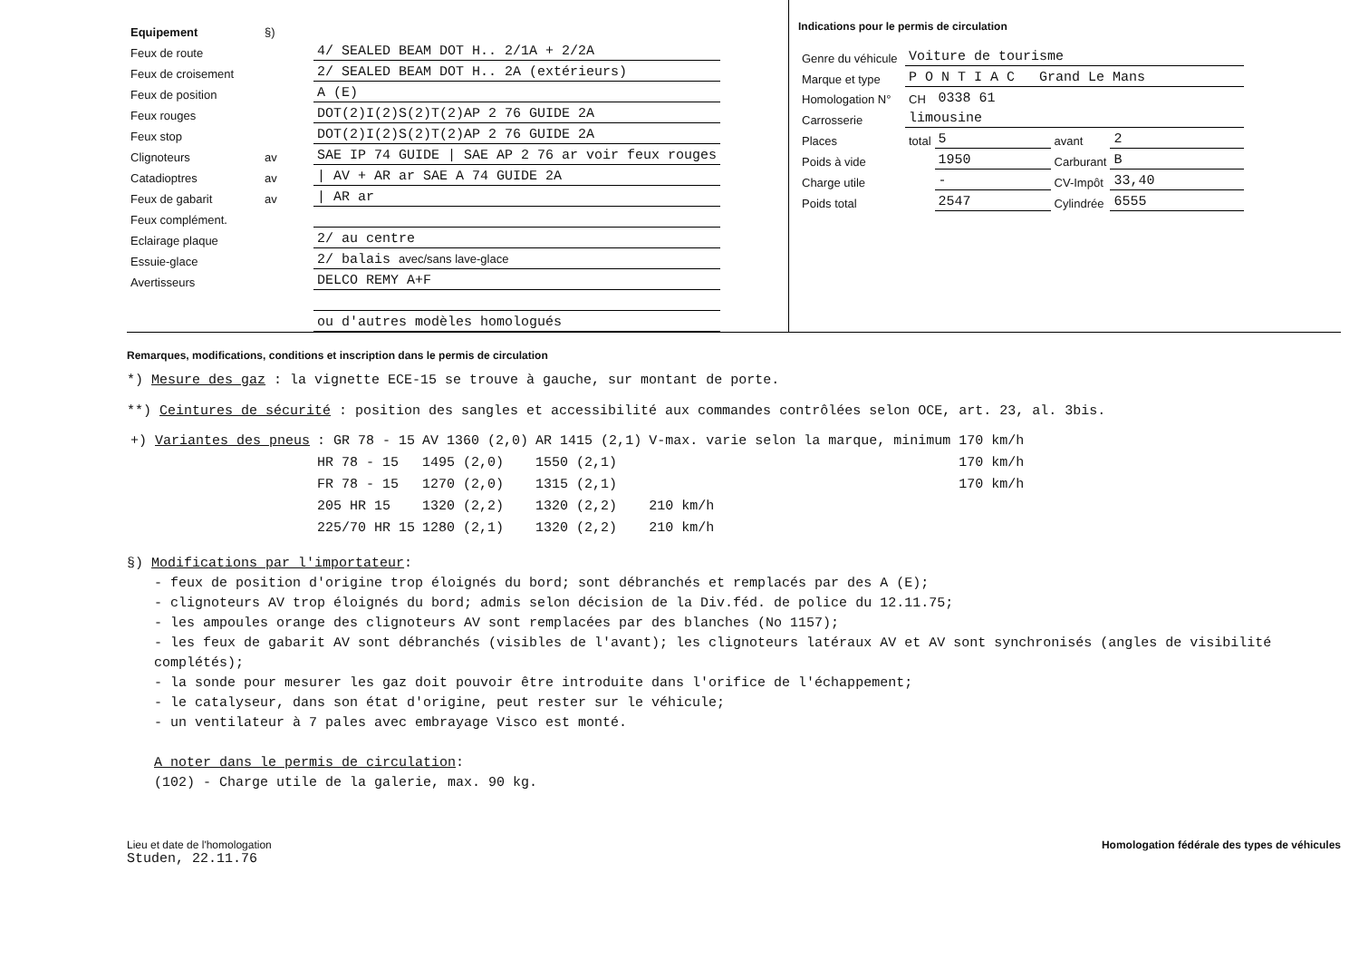| Equipement | §) | |
| Feux de route | | 4/ SEALED BEAM DOT H.. 2/1A + 2/2A |
| Feux de croisement | | 2/ SEALED BEAM DOT H.. 2A (extérieurs) |
| Feux de position | | A (E) |
| Feux rouges | | DOT(2)I(2)S(2)T(2)AP 2 76 GUIDE 2A |
| Feux stop | | DOT(2)I(2)S(2)T(2)AP 2 76 GUIDE 2A |
| Clignoteurs | av | SAE IP 74 GUIDE / SAE AP 2 76 ar voir feux rouges |
| Catadioptres | av | / AV + AR ar SAE A 74 GUIDE 2A |
| Feux de gabarit | av | / AR ar |
| Feux complément. | | |
| Eclairage plaque | | 2/ au centre |
| Essuie-glace | | 2/ balais avec/sans lave-glace |
| Avertisseurs | | DELCO REMY A+F |
| | | ou d'autres modèles homologués |
Indications pour le permis de circulation
| Genre du véhicule | Voiture de tourisme | | | |
| Marque et type | P O N T I A C Grand Le Mans | | | |
| Homologation N° | CH | 0338 61 | | |
| Carrosserie | limousine | | | |
| Places | total | 5 | avant | 2 |
| Poids à vide | | 1950 | Carburant | B |
| Charge utile | | - | CV-Impôt | 33,40 |
| Poids total | | 2547 | Cylindrée | 6555 |
Remarques, modifications, conditions et inscription dans le permis de circulation
*) Mesure des gaz : la vignette ECE-15 se trouve à gauche, sur montant de porte.
**) Ceintures de sécurité : position des sangles et accessibilité aux commandes contrôlées selon OCE, art. 23, al. 3bis.
| +) Variantes des pneus | : GR 78 - 15 | AV 1360 (2,0) | AR 1415 (2,1) | V-max. varie selon la marque, minimum 170 km/h |
| | HR 78 - 15 | 1495 (2,0) | 1550 (2,1) | 170 km/h |
| | FR 78 - 15 | 1270 (2,0) | 1315 (2,1) | 170 km/h |
| | 205 HR 15 | 1320 (2,2) | 1320 (2,2) | 210 km/h |
| | 225/70 HR 15 | 1280 (2,1) | 1320 (2,2) | 210 km/h |
§) Modifications par l'importateur:
- feux de position d'origine trop éloignés du bord; sont débranchés et remplacés par des A (E);
- clignoteurs AV trop éloignés du bord; admis selon décision de la Div.féd. de police du 12.11.75;
- les ampoules orange des clignoteurs AV sont remplacées par des blanches (No 1157);
- les feux de gabarit AV sont débranchés (visibles de l'avant); les clignoteurs latéraux AV et AV sont synchronisés (angles de visibilité complétés);
- la sonde pour mesurer les gaz doit pouvoir être introduite dans l'orifice de l'échappement;
- le catalyseur, dans son état d'origine, peut rester sur le véhicule;
- un ventilateur à 7 pales avec embrayage Visco est monté.
A noter dans le permis de circulation:
(102) - Charge utile de la galerie, max. 90 kg.
Lieu et date de l'homologation
Studen, 22.11.76
Homologation fédérale des types de véhicules